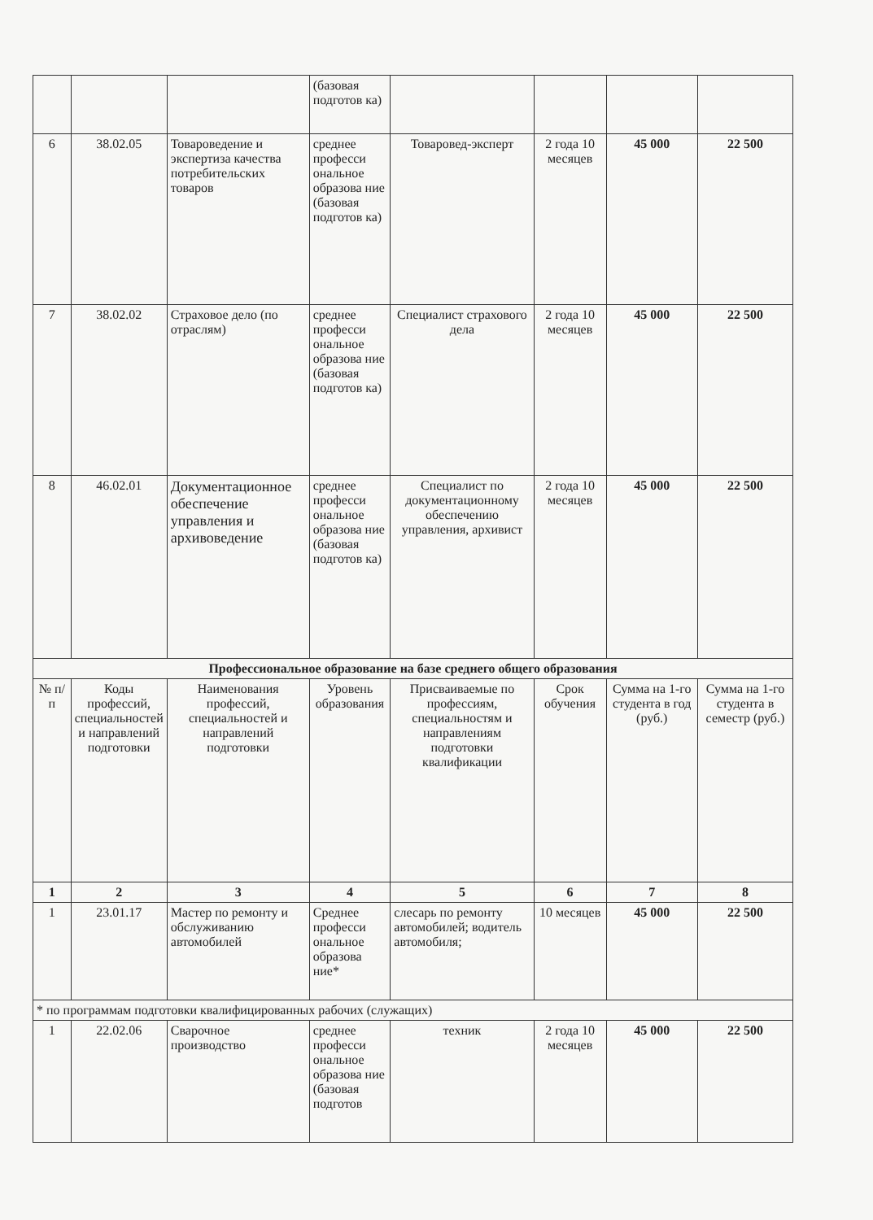| | | | (базовая подготов ка) | | | | |
| 6 | 38.02.05 | Товароведение и экспертиза качества потребительских товаров | среднее професси ональное образова ние (базовая подготов ка) | Товаровед-эксперт | 2 года 10 месяцев | 45 000 | 22 500 |
| 7 | 38.02.02 | Страховое дело (по отраслям) | среднее професси ональное образова ние (базовая подготов ка) | Специалист страхового дела | 2 года 10 месяцев | 45 000 | 22 500 |
| 8 | 46.02.01 | Документационное обеспечение управления и архивоведение | среднее професси ональное образова ние (базовая подготов ка) | Специалист по документационному обеспечению управления, архивист | 2 года 10 месяцев | 45 000 | 22 500 |
| Профессиональное образование на базе среднего общего образования | | | | | | | |
| № п/п | Коды профессий, специальностей и направлений подготовки | Наименования профессий, специальностей и направлений подготовки | Уровень образования | Присваиваемые по профессиям, специальностям и направлениям подготовки квалификации | Срок обучения | Сумма на 1-го студента в год (руб.) | Сумма на 1-го студента в семестр (руб.) |
| 1 | 2 | 3 | 4 | 5 | 6 | 7 | 8 |
| 1 | 23.01.17 | Мастер по ремонту и обслуживанию автомобилей | Среднее професси ональное образова ние* | слесарь по ремонту автомобилей; водитель автомобиля; | 10 месяцев | 45 000 | 22 500 |
| * по программам подготовки квалифицированных рабочих (служащих) | | | | | | | |
| 1 | 22.02.06 | Сварочное производство | среднее професси ональное образова ние (базовая подготов | техник | 2 года 10 месяцев | 45 000 | 22 500 |